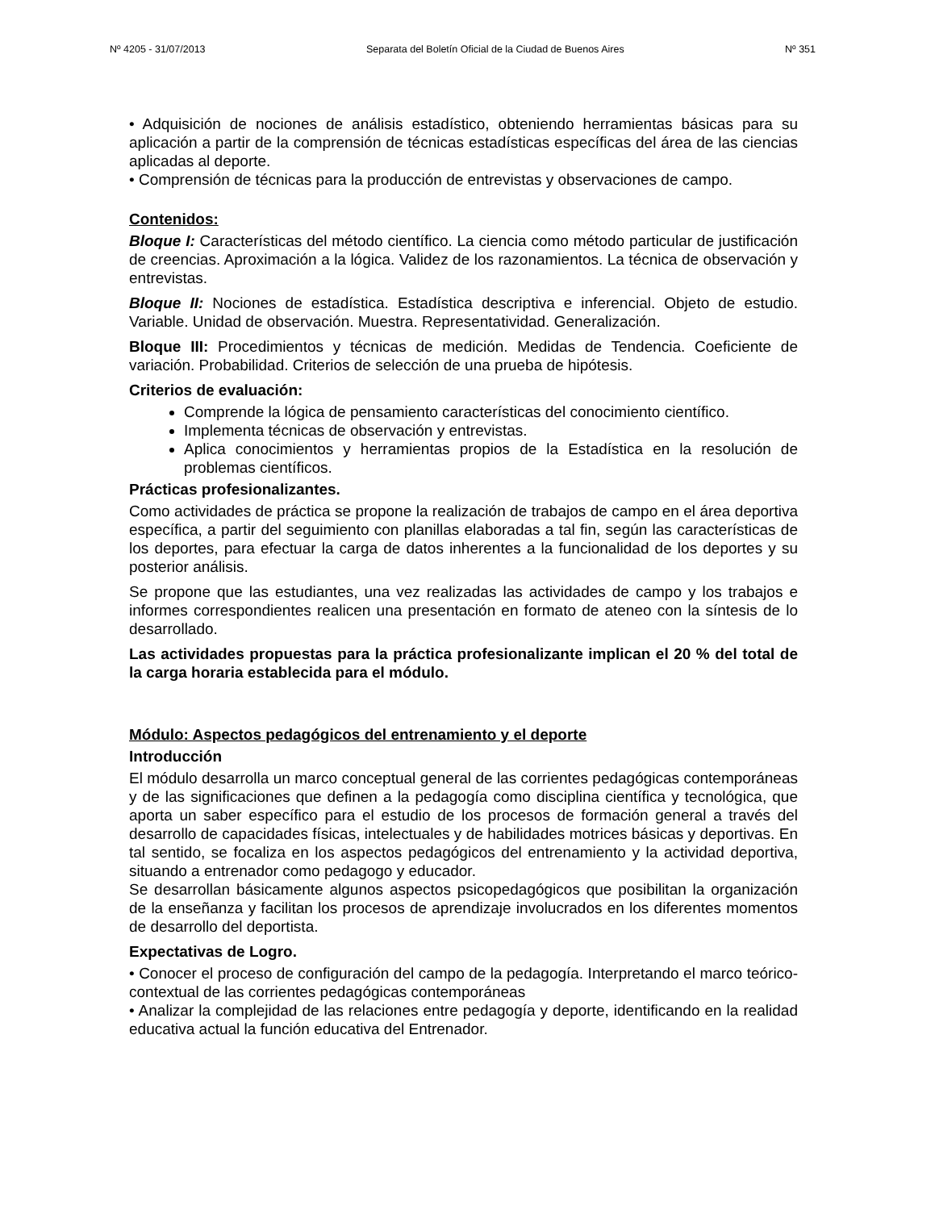Nº 4205 - 31/07/2013 Separata del Boletín Oficial de la Ciudad de Buenos Aires Nº 351
• Adquisición de nociones de análisis estadístico, obteniendo herramientas básicas para su aplicación a partir de la comprensión de técnicas estadísticas específicas del área de las ciencias aplicadas al deporte.
• Comprensión de técnicas para la producción de entrevistas y observaciones de campo.
Contenidos:
Bloque I: Características del método científico. La ciencia como método particular de justificación de creencias. Aproximación a la lógica. Validez de los razonamientos. La técnica de observación y entrevistas.
Bloque II: Nociones de estadística. Estadística descriptiva e inferencial. Objeto de estudio. Variable. Unidad de observación. Muestra. Representatividad. Generalización.
Bloque III: Procedimientos y técnicas de medición. Medidas de Tendencia. Coeficiente de variación. Probabilidad. Criterios de selección de una prueba de hipótesis.
Criterios de evaluación:
Comprende la lógica de pensamiento características del conocimiento científico.
Implementa técnicas de observación y entrevistas.
Aplica conocimientos y herramientas propios de la Estadística en la resolución de problemas científicos.
Prácticas profesionalizantes.
Como actividades de práctica se propone la realización de trabajos de campo en el área deportiva específica, a partir del seguimiento con planillas elaboradas a tal fin, según las características de los deportes, para efectuar la carga de datos inherentes a la funcionalidad de los deportes y su posterior análisis.
Se propone que las estudiantes, una vez realizadas las actividades de campo y los trabajos e informes correspondientes realicen una presentación en formato de ateneo con la síntesis de lo desarrollado.
Las actividades propuestas para la práctica profesionalizante implican el 20 % del total de la carga horaria establecida para el módulo.
Módulo: Aspectos pedagógicos del entrenamiento y el deporte
Introducción
El módulo desarrolla un marco conceptual general de las corrientes pedagógicas contemporáneas y de las significaciones que definen a la pedagogía como disciplina científica y tecnológica, que aporta un saber específico para el estudio de los procesos de formación general a través del desarrollo de capacidades físicas, intelectuales y de habilidades motrices básicas y deportivas. En tal sentido, se focaliza en los aspectos pedagógicos del entrenamiento y la actividad deportiva, situando a entrenador como pedagogo y educador.
Se desarrollan básicamente algunos aspectos psicopedagógicos que posibilitan la organización de la enseñanza y facilitan los procesos de aprendizaje involucrados en los diferentes momentos de desarrollo del deportista.
Expectativas de Logro.
• Conocer el proceso de configuración del campo de la pedagogía. Interpretando el marco teórico-contextual de las corrientes pedagógicas contemporáneas
• Analizar la complejidad de las relaciones entre pedagogía y deporte, identificando en la realidad educativa actual la función educativa del Entrenador.